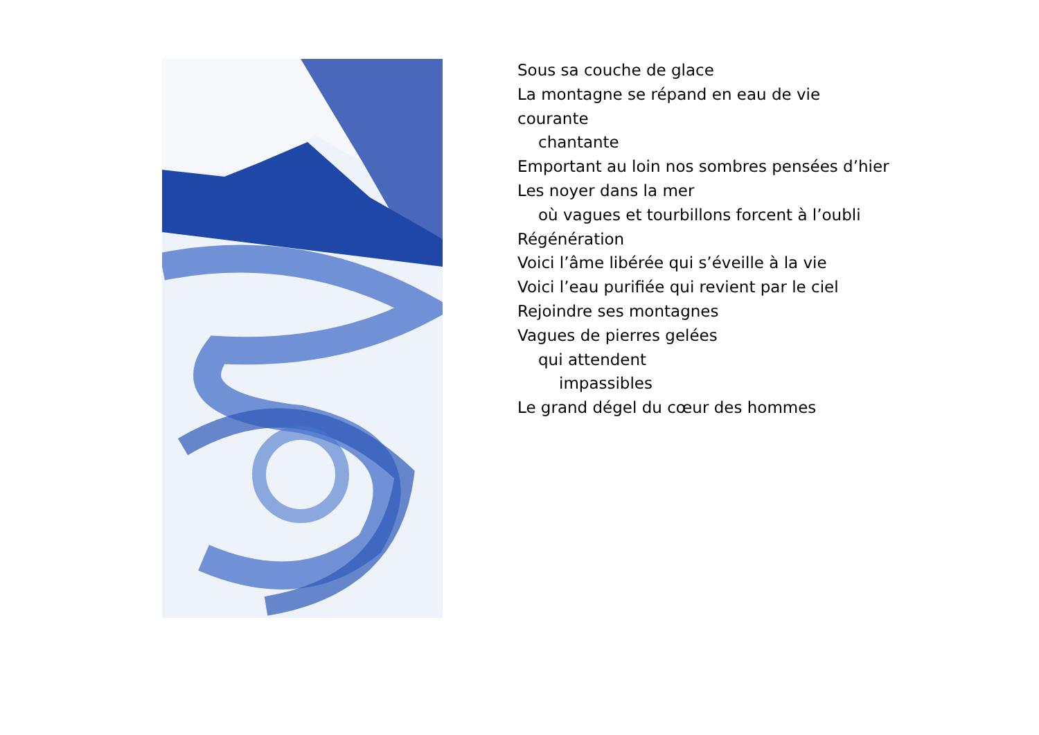Sous sa couche de glace
La montagne se répand en eau de vie
courante
chantante
Emportant au loin nos sombres pensées d’hier
Les noyer dans la mer
où vagues et tourbillons forcent à l’oubli
Régénération
Voici l’âme libérée qui s’éveille à la vie
Voici l’eau purifiée qui revient par le ciel
Rejoindre ses montagnes
Vagues de pierres gelées
qui attendent
impassibles
Le grand dégel du cœur des hommes